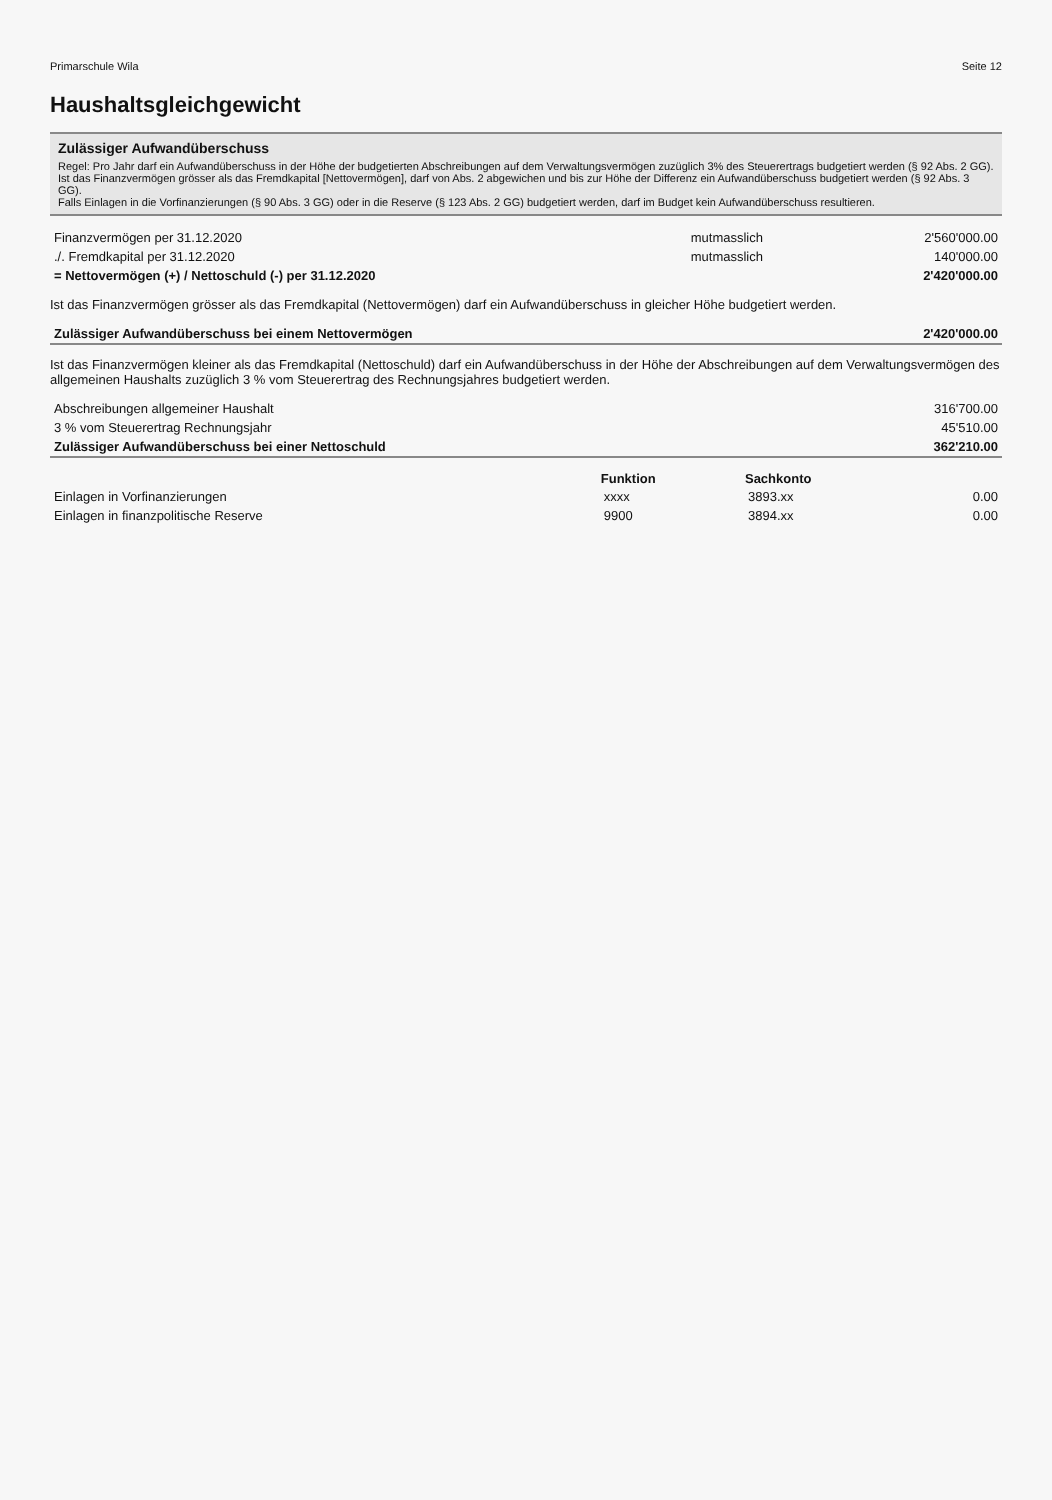Primarschule Wila Seite 12
Haushaltsgleichgewicht
Zulässiger Aufwandüberschuss
Regel: Pro Jahr darf ein Aufwandüberschuss in der Höhe der budgetierten Abschreibungen auf dem Verwaltungsvermögen zuzüglich 3% des Steuerertrags budgetiert werden (§ 92 Abs. 2 GG).
Ist das Finanzvermögen grösser als das Fremdkapital [Nettovermögen], darf von Abs. 2 abgewichen und bis zur Höhe der Differenz ein Aufwandüberschuss budgetiert werden (§ 92 Abs. 3 GG).
Falls Einlagen in die Vorfinanzierungen (§ 90 Abs. 3 GG) oder in die Reserve (§ 123 Abs. 2 GG) budgetiert werden, darf im Budget kein Aufwandüberschuss resultieren.
| Finanzvermögen per 31.12.2020 | mutmasslich | 2'560'000.00 |
| ./. Fremdkapital per 31.12.2020 | mutmasslich | 140'000.00 |
| = Nettovermögen (+) / Nettoschuld (-) per 31.12.2020 | | 2'420'000.00 |
Ist das Finanzvermögen grösser als das Fremdkapital (Nettovermögen) darf ein Aufwandüberschuss in gleicher Höhe budgetiert werden.
| Zulässiger Aufwandüberschuss bei einem Nettovermögen | 2'420'000.00 |
Ist das Finanzvermögen kleiner als das Fremdkapital (Nettoschuld) darf ein Aufwandüberschuss in der Höhe der Abschreibungen auf dem Verwaltungsvermögen des allgemeinen Haushalts zuzüglich 3 % vom Steuerertrag des Rechnungsjahres budgetiert werden.
| Abschreibungen allgemeiner Haushalt | 316'700.00 |
| 3 % vom Steuerertrag Rechnungsjahr | 45'510.00 |
| Zulässiger Aufwandüberschuss bei einer Nettoschuld | 362'210.00 |
| | Funktion | Sachkonto | |
| --- | --- | --- | --- |
| Einlagen in Vorfinanzierungen | xxxx | 3893.xx | 0.00 |
| Einlagen in finanzpolitische Reserve | 9900 | 3894.xx | 0.00 |